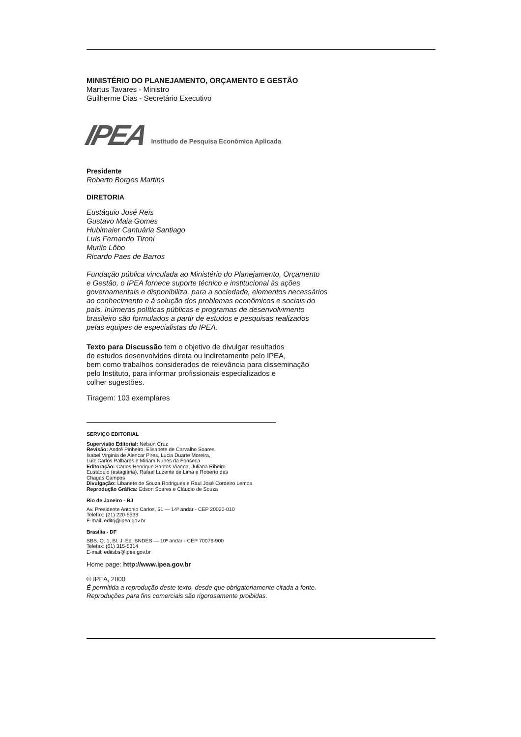MINISTÉRIO DO PLANEJAMENTO, ORÇAMENTO E GESTÃO
Martus Tavares - Ministro
Guilherme Dias - Secretário Executivo
IPEA Institudo de Pesquisa Econômica Aplicada
Presidente
Roberto Borges Martins
DIRETORIA
Eustáquio José Reis
Gustavo Maia Gomes
Hubimaier Cantuária Santiago
Luís Fernando Tironi
Murilo Lôbo
Ricardo Paes de Barros
Fundação pública vinculada ao Ministério do Planejamento, Orçamento
e Gestão, o IPEA fornece suporte técnico e institucional às ações
governamentais e disponibiliza, para a sociedade, elementos necessários
ao conhecimento e à solução dos problemas econômicos e sociais do
país. Inúmeras políticas públicas e programas de desenvolvimento
brasileiro são formulados a partir de estudos e pesquisas realizados
pelas equipes de especialistas do IPEA.
Texto para Discussão tem o objetivo de divulgar resultados
de estudos desenvolvidos direta ou indiretamente pelo IPEA,
bem como trabalhos considerados de relevância para disseminação
pelo Instituto, para informar profissionais especializados e
colher sugestões.
Tiragem: 103 exemplares
SERVIÇO EDITORIAL
Supervisão Editorial: Nelson Cruz
Revisão: André Pinheiro, Elisabete de Carvalho Soares,
Isabel Virginia de Alencar Pires, Lucia Duarte Moreira,
Luiz Carlos Palhares e Miriam Nunes da Fonseca
Editoração: Carlos Henrique Santos Vianna, Juliana Ribeiro
Eustáquio (estagiária), Rafael Luzente de Lima e Roberto das
Chagas Campos
Divulgação: Libanete de Souza Rodrigues e Raul José Cordeiro Lemos
Reprodução Gráfica: Edson Soares e Cláudio de Souza
Rio de Janeiro - RJ
Av. Presidente Antonio Carlos, 51 — 14º andar - CEP 20020-010
Telefax: (21) 220-5533
E-mail: editrj@ipea.gov.br
Brasília - DF
SBS. Q. 1, Bl. J, Ed. BNDES — 10º andar - CEP 70076-900
Telefax: (61) 315-5314
E-mail: editsbs@ipea.gov.br
Home page: http://www.ipea.gov.br
© IPEA, 2000
É permitida a reprodução deste texto, desde que obrigatoriamente citada a fonte.
Reproduções para fins comerciais são rigorosamente proibidas.